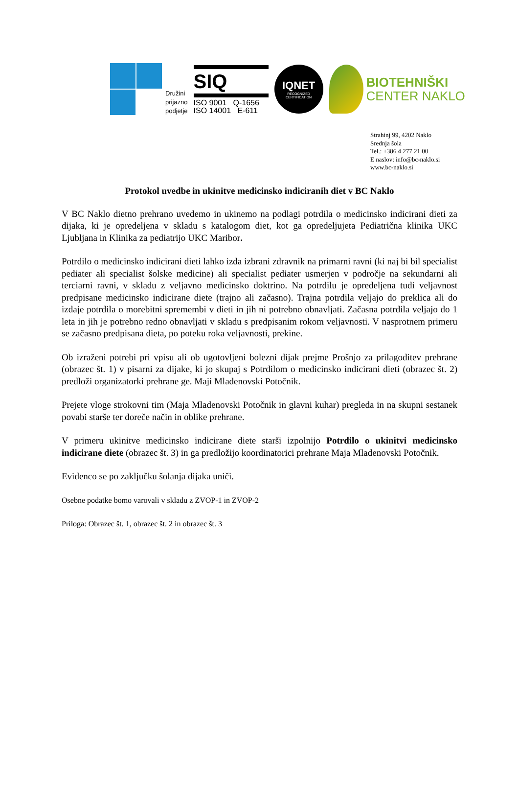Družini
prijazno
podjetje
SIQ
ISO 9001 Q-1656
ISO 14001 E-611
IQNET
RECOGNIZED
CERTIFICATION
BIOTEHNIŠKI
CENTER NAKLO
Strahinj 99, 4202 Naklo
Srednja šola
Tel.: +386 4 277 21 00
E naslov: info@bc-naklo.si
www.bc-naklo.si
Protokol uvedbe in ukinitve medicinsko indiciranih diet v BC Naklo
V BC Naklo dietno prehrano uvedemo in ukinemo na podlagi potrdila o medicinsko indicirani dieti za dijaka, ki je opredeljena v skladu s katalogom diet, kot ga opredeljujeta Pediatrična klinika UKC Ljubljana in Klinika za pediatrijo UKC Maribor.
Potrdilo o medicinsko indicirani dieti lahko izda izbrani zdravnik na primarni ravni (ki naj bi bil specialist pediater ali specialist šolske medicine) ali specialist pediater usmerjen v področje na sekundarni ali terciarni ravni, v skladu z veljavno medicinsko doktrino. Na potrdilu je opredeljena tudi veljavnost predpisane medicinsko indicirane diete (trajno ali začasno). Trajna potrdila veljajo do preklica ali do izdaje potrdila o morebitni spremembi v dieti in jih ni potrebno obnavljati. Začasna potrdila veljajo do 1 leta in jih je potrebno redno obnavljati v skladu s predpisanim rokom veljavnosti. V nasprotnem primeru se začasno predpisana dieta, po poteku roka veljavnosti, prekine.
Ob izraženi potrebi pri vpisu ali ob ugotovljeni bolezni dijak prejme Prošnjo za prilagoditev prehrane (obrazec št. 1) v pisarni za dijake, ki jo skupaj s Potrdilom o medicinsko indicirani dieti (obrazec št. 2) predloži organizatorki prehrane ge. Maji Mladenovski Potočnik.
Prejete vloge strokovni tim (Maja Mladenovski Potočnik in glavni kuhar) pregleda in na skupni sestanek povabi starše ter doreče način in oblike prehrane.
V primeru ukinitve medicinsko indicirane diete starši izpolnijo Potrdilo o ukinitvi medicinsko indicirane diete (obrazec št. 3) in ga predložijo koordinatorici prehrane Maja Mladenovski Potočnik.
Evidenco se po zaključku šolanja dijaka uniči.
Osebne podatke bomo varovali v skladu z ZVOP-1 in ZVOP-2
Priloga: Obrazec št. 1, obrazec št. 2 in obrazec št. 3